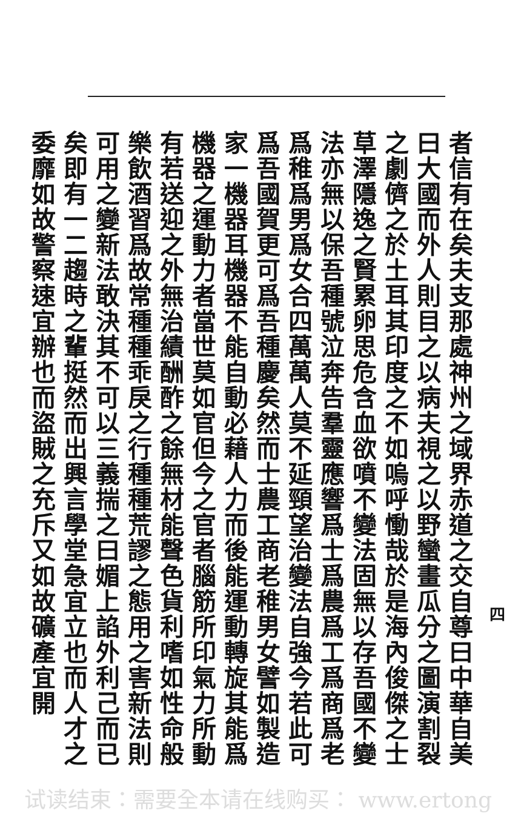四
者信有在矣夫支那處神州之域界赤道之交自尊曰中華自美曰大國而外人則目之以病夫視之以野蠻畫瓜分之圖演割裂之劇儕之於土耳其印度之不如嗚呼慟哉於是海內俊傑之士草澤隱逸之賢累卵思危含血欲噴不變法固無以存吾國不變法亦無以保吾種號泣奔告羣靈應響爲士爲農爲工爲商爲老爲稚爲男爲女合四萬萬人莫不延頸望治變法自強今若此可爲吾國賀更可爲吾種慶矣然而士農工商老稚男女譬如製造家一機器耳機器不能自動必藉人力而後能運動轉旋其能爲機器之運動力者當世莫如官但今之官者腦筋所印氣力所動有若送迎之外無治績酬酢之餘無材能聲色貨利嗜如性命般樂飲酒習爲故常種種乖戾之行種種荒謬之態用之害新法則可用之變新法敢決其不可以三義揣之曰媚上諂外利己而已矣即有一二趨時之輩挺然而出興言學堂急宜立也而人才之委靡如故警察速宜辦也而盜賊之充斥又如故礦產宜開
试读结束：需要全本请在线购买： www.ertong